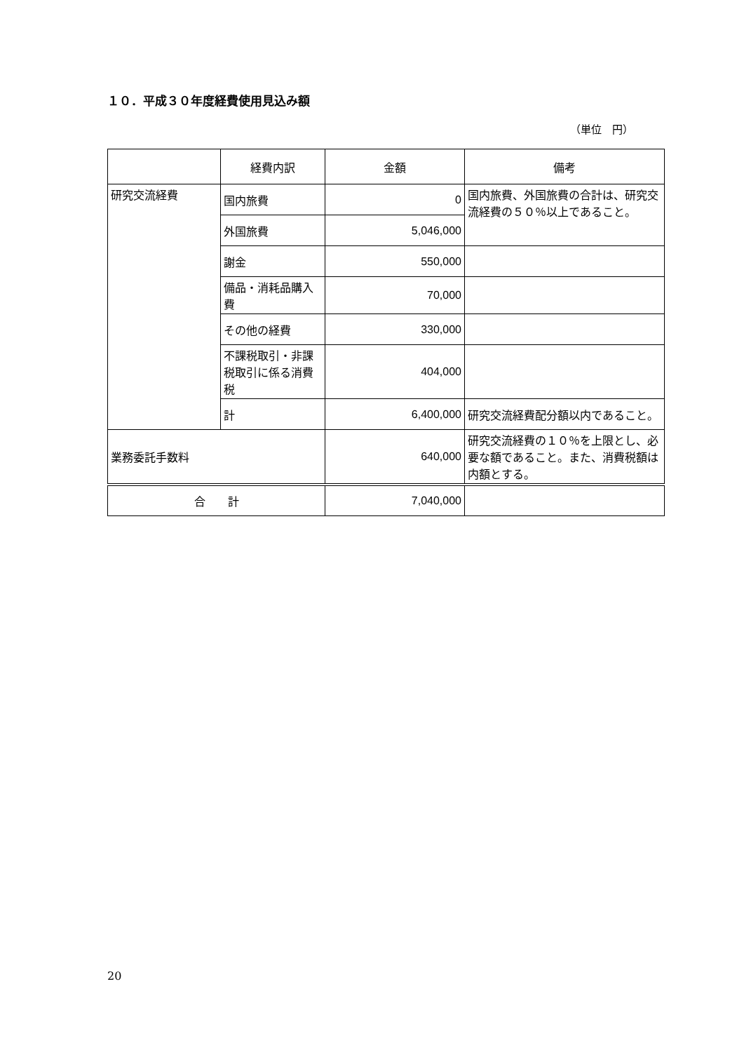１０．平成３０年度経費使用見込み額
（単位　円）
| | 経費内訳 | 金額 | 備考 |
| --- | --- | --- | --- |
| 研究交流経費 | 国内旅費 | 0 | 国内旅費、外国旅費の合計は、研究交流経費の５０％以上であること。 |
| | 外国旅費 | 5,046,000 | |
| | 謝金 | 550,000 | |
| | 備品・消耗品購入費 | 70,000 | |
| | その他の経費 | 330,000 | |
| | 不課税取引・非課税取引に係る消費税 | 404,000 | |
| | 計 | 6,400,000 | 研究交流経費配分額以内であること。 |
| 業務委託手数料 | | 640,000 | 研究交流経費の１０％を上限とし、必要な額であること。また、消費税額は内額とする。 |
| 合 計 | | 7,040,000 | |
20